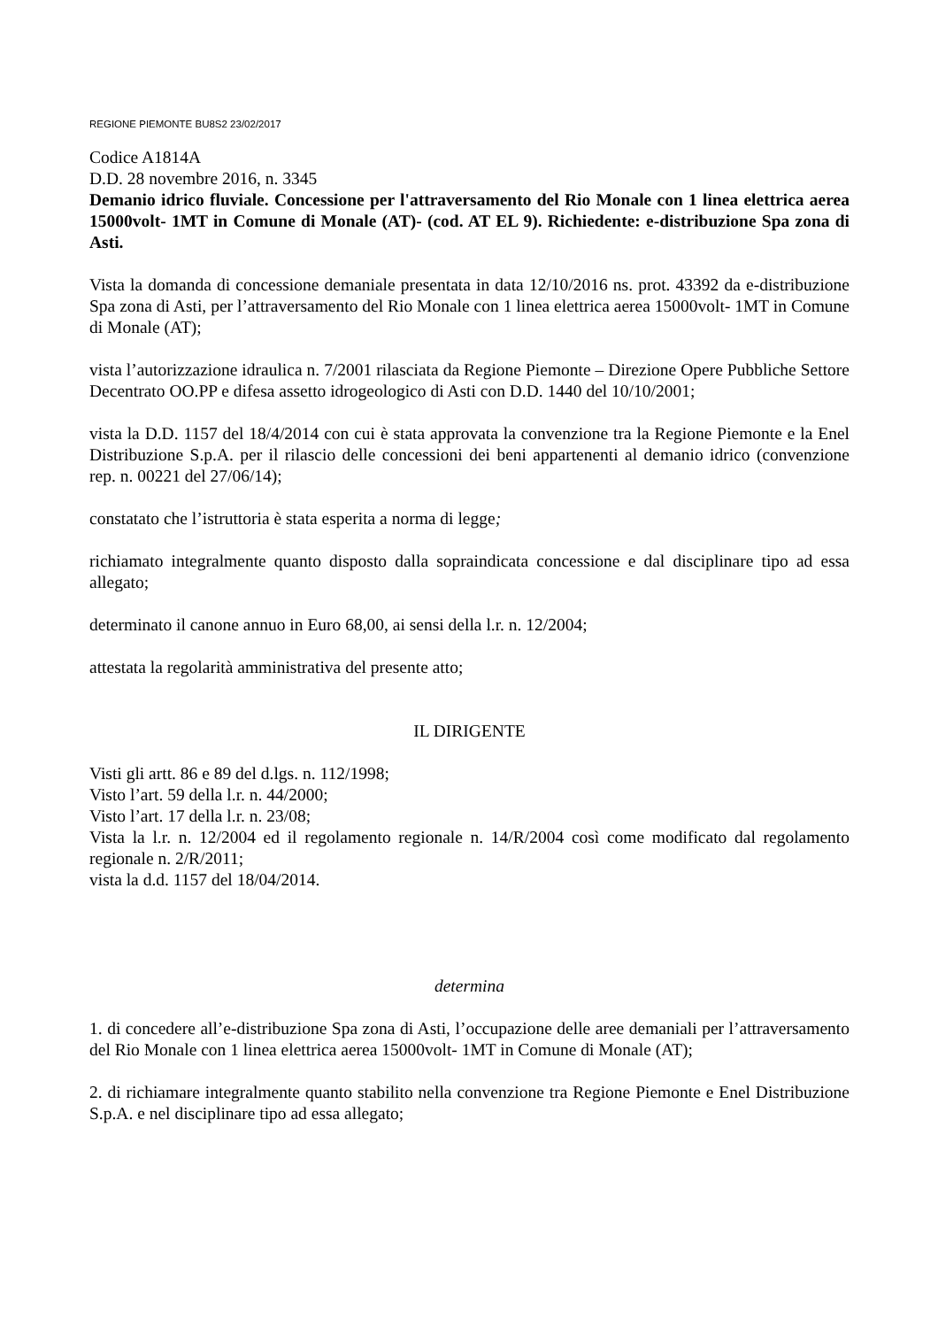REGIONE PIEMONTE BU8S2 23/02/2017
Codice A1814A
D.D. 28 novembre 2016, n. 3345
Demanio idrico fluviale. Concessione per l'attraversamento del Rio Monale con 1 linea elettrica aerea 15000volt- 1MT in Comune di Monale (AT)- (cod. AT EL 9). Richiedente: e-distribuzione Spa zona di Asti.
Vista la domanda di concessione demaniale presentata in data 12/10/2016 ns. prot. 43392 da e-distribuzione Spa zona di Asti, per l’attraversamento del Rio Monale con 1 linea elettrica aerea 15000volt- 1MT in Comune di Monale (AT);
vista l’autorizzazione idraulica n. 7/2001 rilasciata da Regione Piemonte – Direzione Opere Pubbliche Settore Decentrato OO.PP e difesa assetto idrogeologico di Asti con D.D. 1440 del 10/10/2001;
vista la D.D. 1157 del 18/4/2014 con cui è stata approvata la convenzione tra la Regione Piemonte e la Enel Distribuzione S.p.A. per il rilascio delle concessioni dei beni appartenenti al demanio idrico (convenzione rep. n. 00221 del 27/06/14);
constatato che l’istruttoria è stata esperita a norma di legge;
richiamato integralmente quanto disposto dalla sopraindicata concessione e dal disciplinare tipo ad essa allegato;
determinato il canone annuo in Euro 68,00, ai sensi della l.r. n. 12/2004;
attestata la regolarità amministrativa del presente atto;
IL DIRIGENTE
Visti gli artt. 86 e 89 del d.lgs. n. 112/1998;
Visto l’art. 59 della l.r. n. 44/2000;
Visto l’art. 17 della l.r. n. 23/08;
Vista la l.r. n. 12/2004 ed il regolamento regionale n. 14/R/2004 così come modificato dal regolamento regionale n. 2/R/2011;
vista la d.d. 1157 del 18/04/2014.
determina
1. di concedere all’e-distribuzione Spa zona di Asti, l’occupazione delle aree demaniali per l’attraversamento del Rio Monale con 1 linea elettrica aerea 15000volt- 1MT in Comune di Monale (AT);
2. di richiamare integralmente quanto stabilito nella convenzione tra Regione Piemonte e Enel Distribuzione S.p.A. e nel disciplinare tipo ad essa allegato;